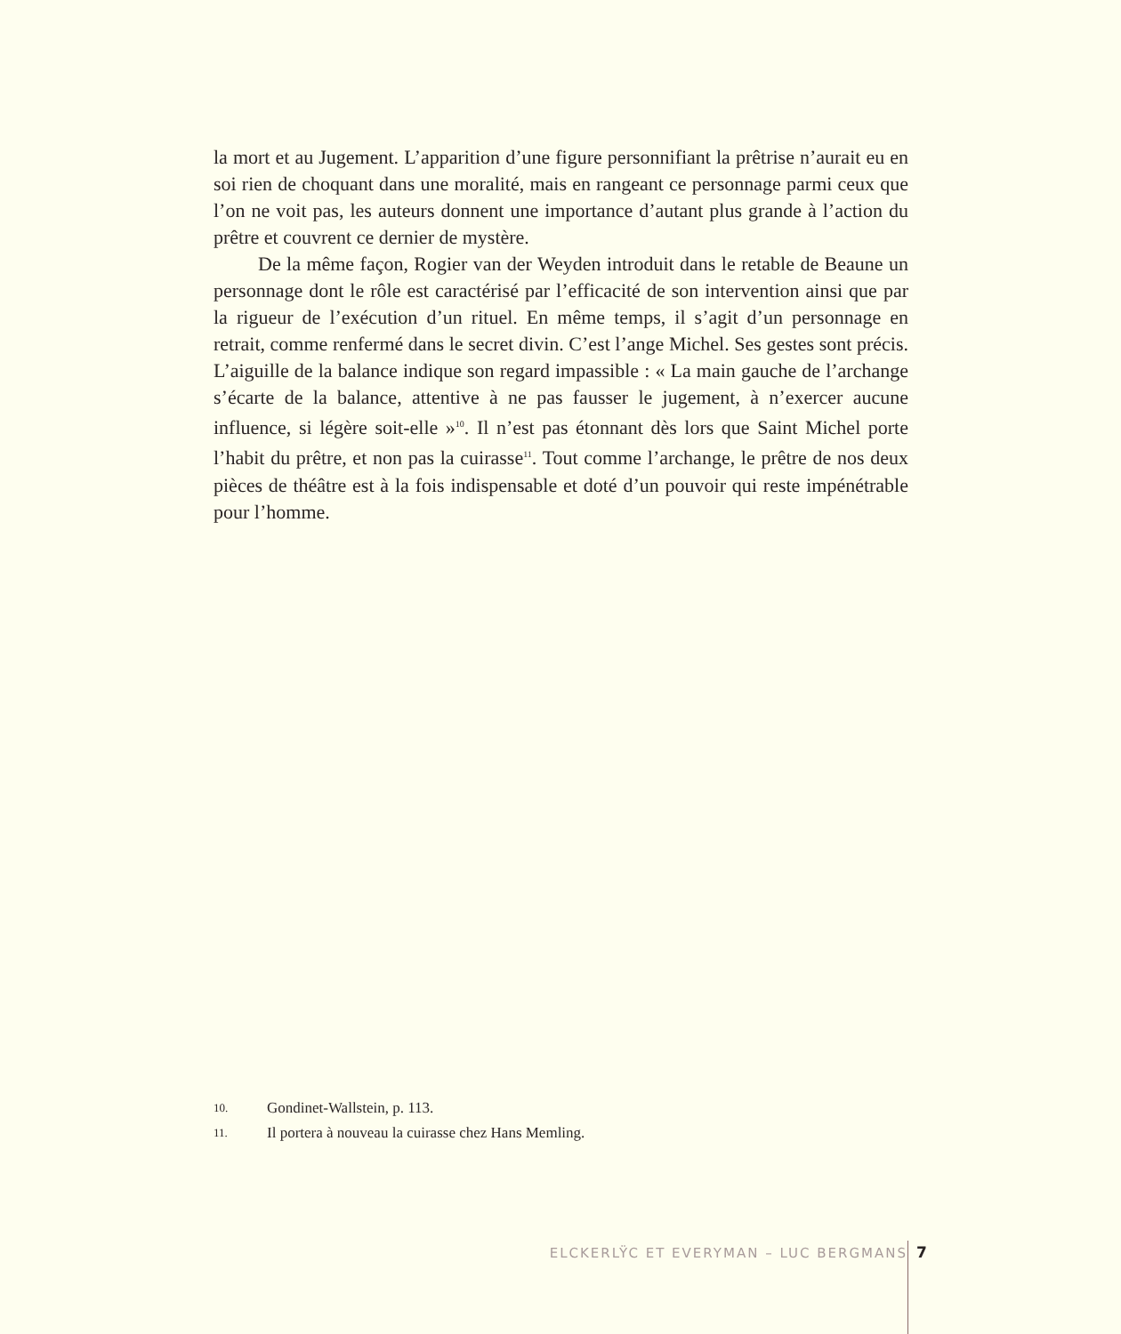la mort et au Jugement. L’apparition d’une figure personnifiant la prêtrise n’aurait eu en soi rien de choquant dans une moralité, mais en rangeant ce personnage parmi ceux que l’on ne voit pas, les auteurs donnent une importance d’autant plus grande à l’action du prêtre et couvrent ce dernier de mystère.
De la même façon, Rogier van der Weyden introduit dans le retable de Beaune un personnage dont le rôle est caractérisé par l’efficacité de son intervention ainsi que par la rigueur de l’exécution d’un rituel. En même temps, il s’agit d’un personnage en retrait, comme renfermé dans le secret divin. C’est l’ange Michel. Ses gestes sont précis. L’aiguille de la balance indique son regard impassible : « La main gauche de l’archange s’écarte de la balance, attentive à ne pas fausser le jugement, à n’exercer aucune influence, si légère soit-elle »<sup>10</sup>. Il n’est pas étonnant dès lors que Saint Michel porte l’habit du prêtre, et non pas la cuirasse<sup>11</sup>. Tout comme l’archange, le prêtre de nos deux pièces de théâtre est à la fois indispensable et doté d’un pouvoir qui reste impénétrable pour l’homme.
10. Gondinet-Wallstein, p. 113.
11. Il portera à nouveau la cuirasse chez Hans Memling.
ELCKERLŸC ET EVERYMAN – LUC BERGMANS 7